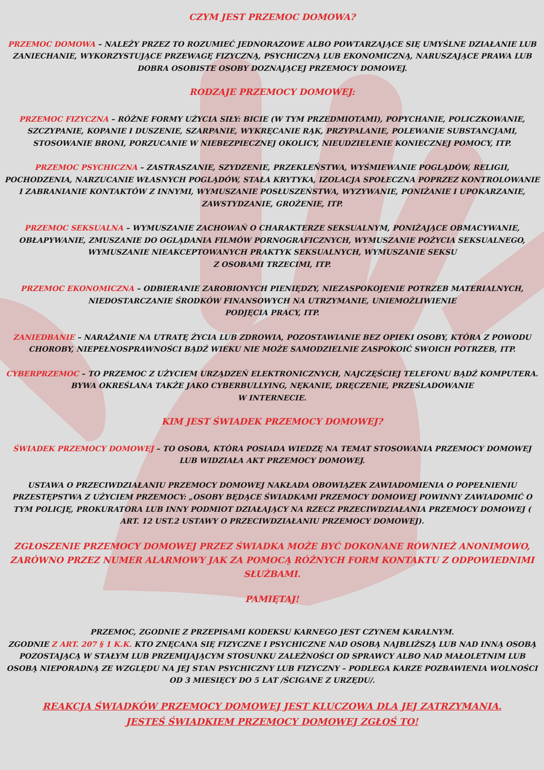CZYM JEST PRZEMOC DOMOWA?
PRZEMOC DOMOWA – NALEŻY PRZEZ TO ROZUMIEĆ JEDNORAZOWE ALBO POWTARZAJĄCE SIĘ UMYŚLNE DZIAŁANIE LUB ZANIECHANIE, WYKORZYSTUJĄCE PRZEWAGĘ FIZYCZNĄ, PSYCHICZNĄ LUB EKONOMICZNĄ, NARUSZAJĄCE PRAWA LUB DOBRA OSOBISTE OSOBY DOZNAJĄCEJ PRZEMOCY DOMOWEJ.
RODZAJE PRZEMOCY DOMOWEJ:
PRZEMOC FIZYCZNA – RÓŻNE FORMY UŻYCIA SIŁY: BICIE (W TYM PRZEDMIOTAMI), POPYCHANIE, POLICZKOWANIE, SZCZYPANIE, KOPANIE I DUSZENIE, SZARPANIE, WYKRĘCANIE RĄK, PRZYPALANIE, POLEWANIE SUBSTANCJAMI, STOSOWANIE BRONI, PORZUCANIE W NIEBEZPIECZNEJ OKOLICY, NIEUDZIELENIE KONIECZNEJ POMOCY, ITP.
PRZEMOC PSYCHICZNA – ZASTRASZANIE, SZYDZENIE, PRZEKLEŃSTWA, WYŚMIEWANIE POGLĄDÓW, RELIGII, POCHODZENIA, NARZUCANIE WŁASNYCH POGLĄDÓW, STAŁA KRYTYKA, IZOLACJA SPOŁECZNA POPRZEZ KONTROLOWANIE I ZABRANIANIE KONTAKTÓW Z INNYMI, WYMUSZANIE POSŁUSZEŃSTWA, WYZYWANIE, PONIŻANIE I UPOKARZANIE, ZAWSTYDZANIE, GROŻENIE, ITP.
PRZEMOC SEKSUALNA – WYMUSZANIE ZACHOWAŃ O CHARAKTERZE SEKSUALNYM, PONIŻAJĄCE OBMACYWANIE, OBŁAPYWANIE, ZMUSZANIE DO OGLĄDANIA FILMÓW PORNOGRAFICZNYCH, WYMUSZANIE POŻYCIA SEKSUALNEGO, WYMUSZANIE NIEAKCEPTOWANYCH PRAKTYK SEKSUALNYCH, WYMUSZANIE SEKSU
Z OSOBAMI TRZECIMI, ITP.
PRZEMOC EKONOMICZNA – ODBIERANIE ZAROBIONYCH PIENIĘDZY, NIEZASPOKOJENIE POTRZEB MATERIALNYCH, NIEDOSTARCZANIE ŚRODKÓW FINANSOWYCH NA UTRZYMANIE, UNIEMOŻLIWIENIE
PODJĘCIA PRACY, ITP.
ZANIEDBANIE – NARAŻANIE NA UTRATĘ ŻYCIA LUB ZDROWIA, POZOSTAWIANIE BEZ OPIEKI OSOBY, KTÓRA Z POWODU CHOROBY, NIEPEŁNOSPRAWNOŚCI BĄDŹ WIEKU NIE MOŻE SAMODZIELNIE ZASPOKOIĆ SWOICH POTRZEB, ITP.
CYBERPRZEMOC – TO PRZEMOC Z UŻYCIEM URZĄDZEŃ ELEKTRONICZNYCH, NAJCZĘŚCIEJ TELEFONU BĄDŹ KOMPUTERA. BYWA OKREŚLANA TAKŻE JAKO CYBERBULLYING, NĘKANIE, DRĘCZENIE, PRZEŚLADOWANIE
W INTERNECIE.
KIM JEST ŚWIADEK PRZEMOCY DOMOWEJ?
ŚWIADEK PRZEMOCY DOMOWEJ – TO OSOBA, KTÓRA POSIADA WIEDZĘ NA TEMAT STOSOWANIA PRZEMOCY DOMOWEJ LUB WIDZIAŁA AKT PRZEMOCY DOMOWEJ.
USTAWA O PRZECIWDZIAŁANIU PRZEMOCY DOMOWEJ NAKŁADA OBOWIĄZEK ZAWIADOMIENIA O POPEŁNIENIU PRZESTĘPSTWA Z UŻYCIEM PRZEMOCY: „OSOBY BĘDĄCE ŚWIADKAMI PRZEMOCY DOMOWEJ POWINNY ZAWIADOMIĆ O TYM POLICJĘ, PROKURATORA LUB INNY PODMIOT DZIAŁAJĄCY NA RZECZ PRZECIWDZIAŁANIA PRZEMOCY DOMOWEJ ( ART. 12 UST.2 USTAWY O PRZECIWDZIAŁANIU PRZEMOCY DOMOWEJ).
ZGŁOSZENIE PRZEMOCY DOMOWEJ PRZEZ ŚWIADKA MOŻE BYĆ DOKONANE RÓWNIEŻ ANONIMOWO, ZARÓWNO PRZEZ NUMER ALARMOWY JAK ZA POMOCĄ RÓŻNYCH FORM KONTAKTU Z ODPOWIEDNIMI SŁUŻBAMI.
PAMIĘTAJ!
PRZEMOC, ZGODNIE Z PRZEPISAMI KODEKSU KARNEGO JEST CZYNEM KARALNYM.
ZGODNIE Z ART. 207 § 1 K.K. KTO ZNĘCANA SIĘ FIZYCZNE I PSYCHICZNE NAD OSOBĄ NAJBLIŻSZĄ LUB NAD INNĄ OSOBĄ POZOSTAJĄCĄ W STAŁYM LUB PRZEMIJAJĄCYM STOSUNKU ZALEŻNOŚCI OD SPRAWCY ALBO NAD MAŁOLETNIM LUB OSOBĄ NIEPORADNĄ ZE WZGLĘDU NA JEJ STAN PSYCHICZNY LUB FIZYCZNY – PODLEGA KARZE POZBAWIENIA WOLNOŚCI OD 3 MIESIĘCY DO 5 LAT /ŚCIGANE Z URZĘDU/.
REAKCJA ŚWIADKÓW PRZEMOCY DOMOWEJ JEST KLUCZOWA DLA JEJ ZATRZYMANIA.
JESTEŚ ŚWIADKIEM PRZEMOCY DOMOWEJ ZGŁOŚ TO!